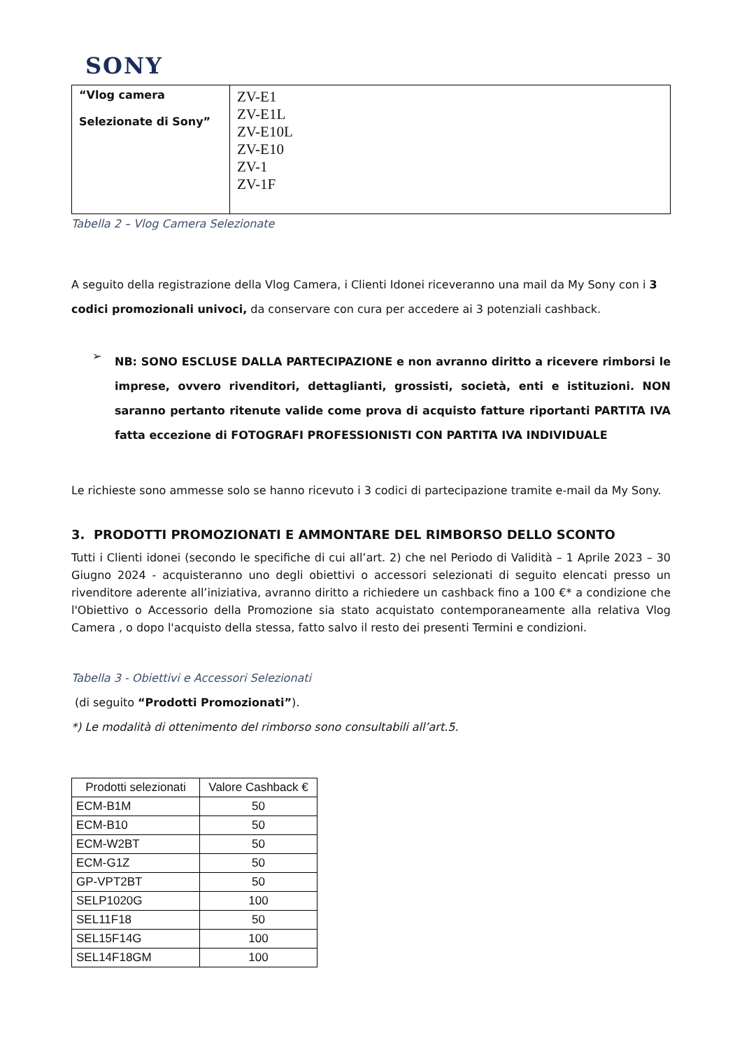SONY
| “Vlog camera Selezionate di Sony” | ZV-E1 ZV-E1L ZV-E10L ZV-E10 ZV-1 ZV-1F |
Tabella 2 – Vlog Camera Selezionate
A seguito della registrazione della Vlog Camera, i Clienti Idonei riceveranno una mail da My Sony con i 3 codici promozionali univoci, da conservare con cura per accedere ai 3 potenziali cashback.
➢
NB: SONO ESCLUSE DALLA PARTECIPAZIONE e non avranno diritto a ricevere rimborsi le imprese, ovvero rivenditori, dettaglianti, grossisti, società, enti e istituzioni. NON saranno pertanto ritenute valide come prova di acquisto fatture riportanti PARTITA IVA fatta eccezione di FOTOGRAFI PROFESSIONISTI CON PARTITA IVA INDIVIDUALE
Le richieste sono ammesse solo se hanno ricevuto i 3 codici di partecipazione tramite e-mail da My Sony.
3. PRODOTTI PROMOZIONATI E AMMONTARE DEL RIMBORSO DELLO SCONTO
Tutti i Clienti idonei (secondo le specifiche di cui all’art. 2) che nel Periodo di Validità – 1 Aprile 2023 – 30 Giugno 2024 - acquisteranno uno degli obiettivi o accessori selezionati di seguito elencati presso un rivenditore aderente all’iniziativa, avranno diritto a richiedere un cashback fino a 100 €* a condizione che l'Obiettivo o Accessorio della Promozione sia stato acquistato contemporaneamente alla relativa Vlog Camera , o dopo l'acquisto della stessa, fatto salvo il resto dei presenti Termini e condizioni.
Tabella 3 - Obiettivi e Accessori Selezionati
(di seguito “Prodotti Promozionati”).
*) Le modalità di ottenimento del rimborso sono consultabili all’art.5.
| Prodotti selezionati | Valore Cashback € |
| --- | --- |
| ECM-B1M | 50 |
| ECM-B10 | 50 |
| ECM-W2BT | 50 |
| ECM-G1Z | 50 |
| GP-VPT2BT | 50 |
| SELP1020G | 100 |
| SEL11F18 | 50 |
| SEL15F14G | 100 |
| SEL14F18GM | 100 |